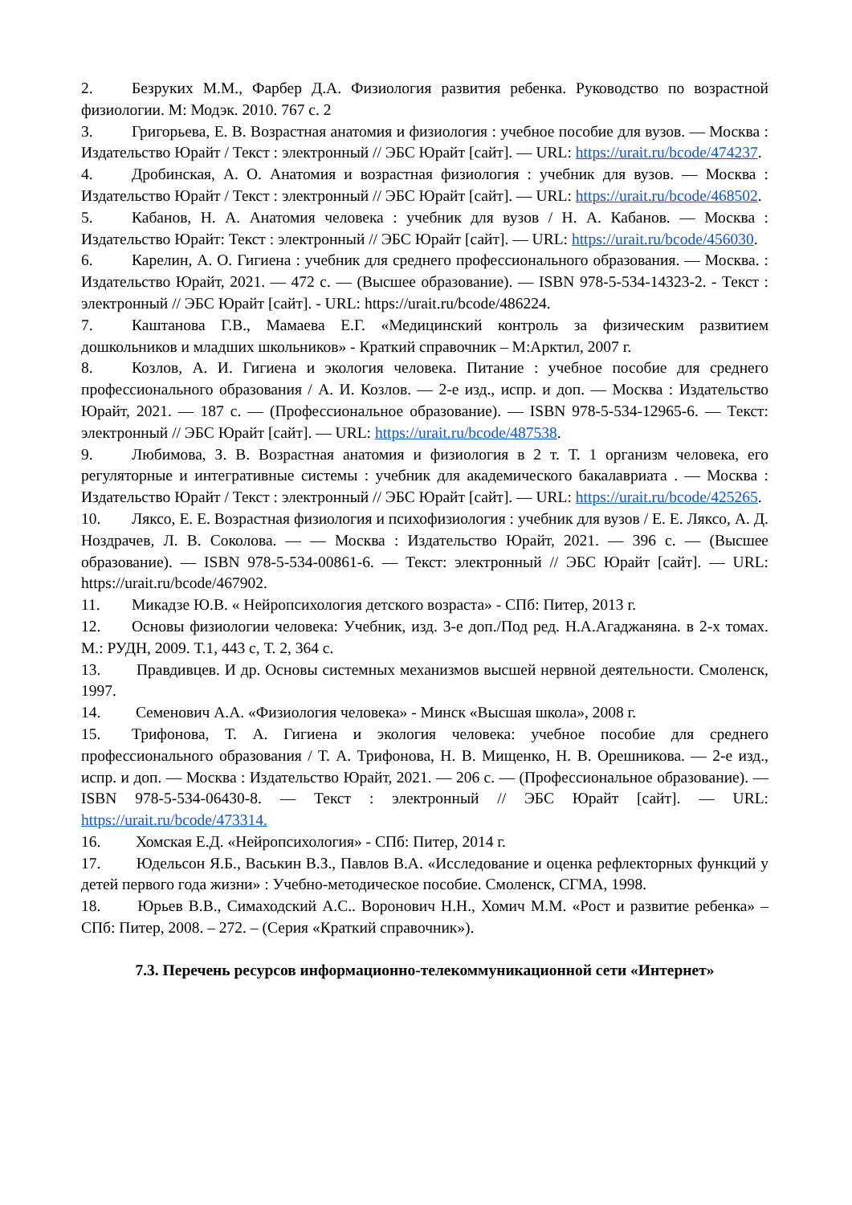2. Безруких М.М., Фарбер Д.А. Физиология развития ребенка. Руководство по возрастной физиологии. М: Модэк. 2010. 767 с. 2
3. Григорьева, Е. В. Возрастная анатомия и физиология : учебное пособие для вузов. — Москва : Издательство Юрайт / Текст : электронный // ЭБС Юрайт [сайт]. — URL: https://urait.ru/bcode/474237.
4. Дробинская, А. О. Анатомия и возрастная физиология : учебник для вузов. — Москва : Издательство Юрайт / Текст : электронный // ЭБС Юрайт [сайт]. — URL: https://urait.ru/bcode/468502.
5. Кабанов, Н. А. Анатомия человека : учебник для вузов / Н. А. Кабанов. — Москва : Издательство Юрайт: Текст : электронный // ЭБС Юрайт [сайт]. — URL: https://urait.ru/bcode/456030.
6. Карелин, А. О. Гигиена : учебник для среднего профессионального образования. — Москва. : Издательство Юрайт, 2021. — 472 с. — (Высшее образование). — ISBN 978-5-534-14323-2. - Текст : электронный // ЭБС Юрайт [сайт]. - URL: https://urait.ru/bcode/486224.
7. Каштанова Г.В., Мамаева Е.Г. «Медицинский контроль за физическим развитием дошкольников и младших школьников» - Краткий справочник – М:Арктил, 2007 г.
8. Козлов, А. И. Гигиена и экология человека. Питание : учебное пособие для среднего профессионального образования / А. И. Козлов. — 2-е изд., испр. и доп. — Москва : Издательство Юрайт, 2021. — 187 с. — (Профессиональное образование). — ISBN 978-5-534-12965-6. — Текст: электронный // ЭБС Юрайт [сайт]. — URL: https://urait.ru/bcode/487538.
9. Любимова, З. В. Возрастная анатомия и физиология в 2 т. Т. 1 организм человека, его регуляторные и интегративные системы : учебник для академического бакалавриата . — Москва : Издательство Юрайт / Текст : электронный // ЭБС Юрайт [сайт]. — URL: https://urait.ru/bcode/425265.
10. Ляксо, Е. Е. Возрастная физиология и психофизиология : учебник для вузов / Е. Е. Ляксо, А. Д. Ноздрачев, Л. В. Соколова. — — Москва : Издательство Юрайт, 2021. — 396 с. — (Высшее образование). — ISBN 978-5-534-00861-6. — Текст: электронный // ЭБС Юрайт [сайт]. — URL: https://urait.ru/bcode/467902.
11. Микадзе Ю.В. « Нейропсихология детского возраста» - СПб: Питер, 2013 г.
12. Основы физиологии человека: Учебник, изд. 3-е доп./Под ред. Н.А.Агаджаняна. в 2-х томах. М.: РУДН, 2009. Т.1, 443 с, Т. 2, 364 с.
13. Правдивцев. И др. Основы системных механизмов высшей нервной деятельности. Смоленск, 1997.
14. Семенович А.А. «Физиология человека» - Минск «Высшая школа», 2008 г.
15. Трифонова, Т. А. Гигиена и экология человека: учебное пособие для среднего профессионального образования / Т. А. Трифонова, Н. В. Мищенко, Н. В. Орешникова. — 2-е изд., испр. и доп. — Москва : Издательство Юрайт, 2021. — 206 с. — (Профессиональное образование). — ISBN 978-5-534-06430-8. — Текст : электронный // ЭБС Юрайт [сайт]. — URL: https://urait.ru/bcode/473314.
16. Хомская Е.Д. «Нейропсихология» - СПб: Питер, 2014 г.
17. Юдельсон Я.Б., Васькин В.З., Павлов В.А. «Исследование и оценка рефлекторных функций у детей первого года жизни» : Учебно-методическое пособие. Смоленск, СГМА, 1998.
18. Юрьев В.В., Симаходский А.С.. Воронович Н.Н., Хомич М.М. «Рост и развитие ребенка» – СПб: Питер, 2008. – 272. – (Серия «Краткий справочник»).
7.3. Перечень ресурсов информационно-телекоммуникационной сети «Интернет»